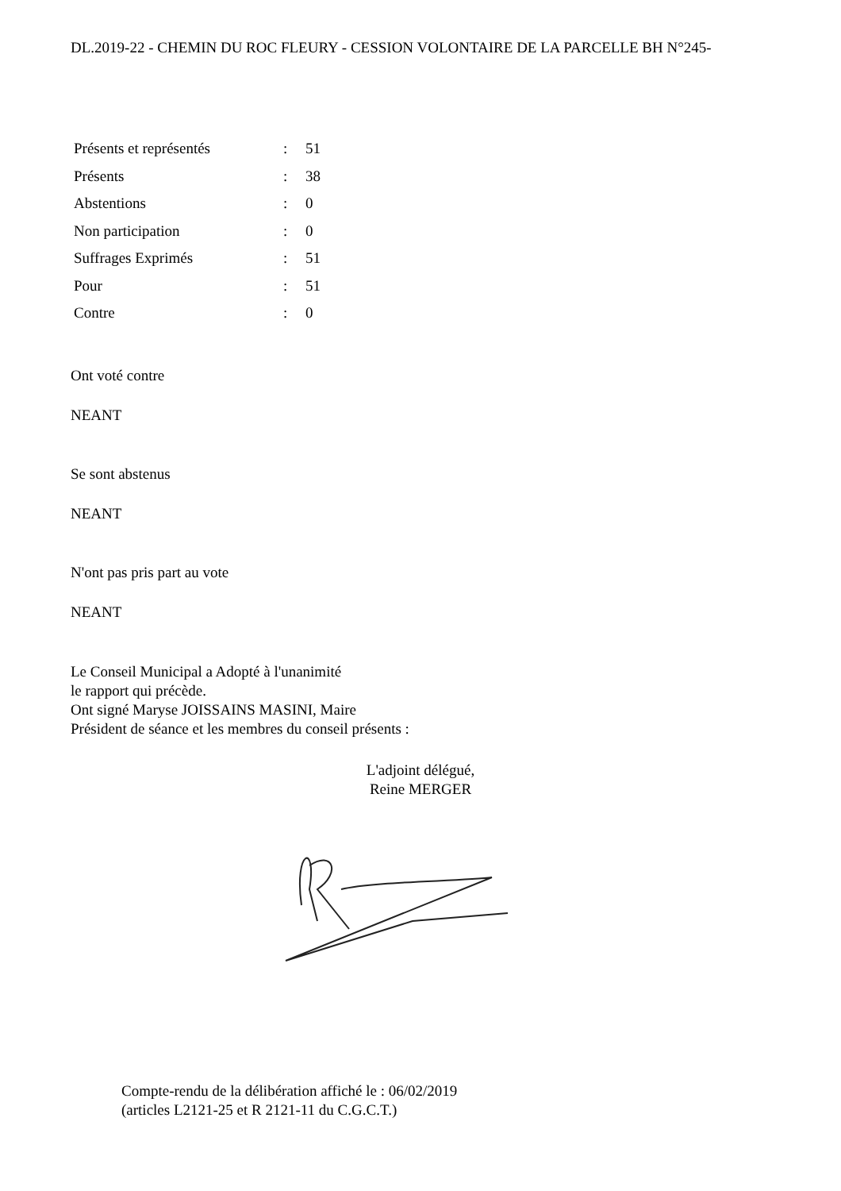DL.2019-22 - CHEMIN DU ROC FLEURY - CESSION VOLONTAIRE DE LA PARCELLE BH N°245-
| Présents et représentés | : | 51 |
| Présents | : | 38 |
| Abstentions | : | 0 |
| Non participation | : | 0 |
| Suffrages Exprimés | : | 51 |
| Pour | : | 51 |
| Contre | : | 0 |
Ont voté contre
NEANT
Se sont abstenus
NEANT
N'ont pas pris part au vote
NEANT
Le Conseil Municipal a Adopté à l'unanimité
le rapport qui précède.
Ont signé Maryse JOISSAINS MASINI, Maire
Président de séance et les membres du conseil présents :
L'adjoint délégué,
Reine MERGER
Compte-rendu de la délibération affiché le : 06/02/2019
(articles L2121-25 et R 2121-11 du C.G.C.T.)